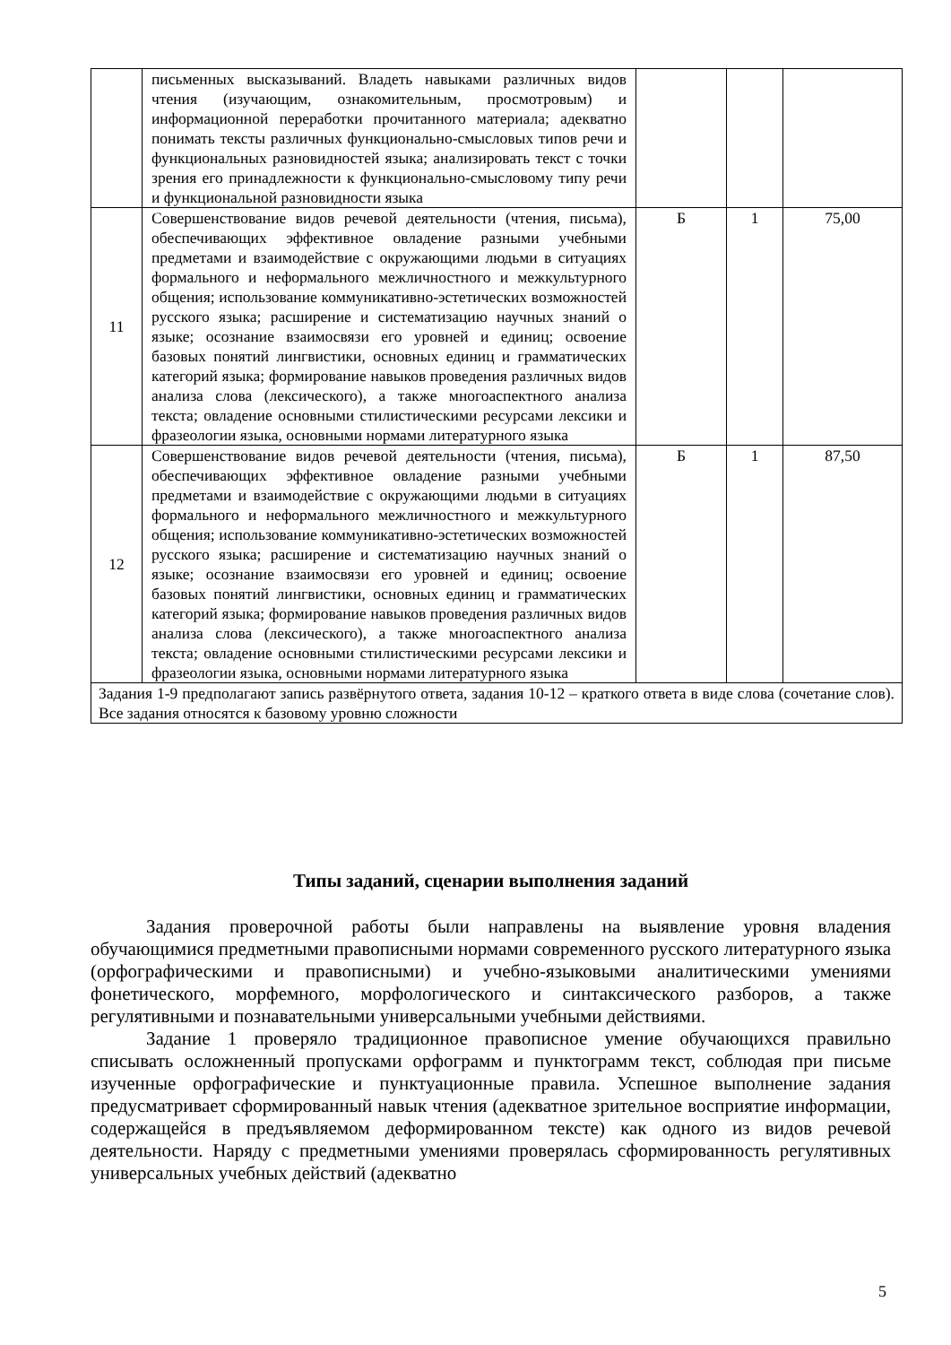| | письменных высказываний. Владеть навыками различных видов чтения (изучающим, ознакомительным, просмотровым) и информационной переработки прочитанного материала; адекватно понимать тексты различных функционально-смысловых типов речи и функциональных разновидностей языка; анализировать текст с точки зрения его принадлежности к функционально-смысловому типу речи и функциональной разновидности языка | | | |
| 11 | Совершенствование видов речевой деятельности (чтения, письма), обеспечивающих эффективное овладение разными учебными предметами и взаимодействие с окружающими людьми в ситуациях формального и неформального межличностного и межкультурного общения; использование коммуникативно-эстетических возможностей русского языка; расширение и систематизацию научных знаний о языке; осознание взаимосвязи его уровней и единиц; освоение базовых понятий лингвистики, основных единиц и грамматических категорий языка; формирование навыков проведения различных видов анализа слова (лексического), а также многоаспектного анализа текста; овладение основными стилистическими ресурсами лексики и фразеологии языка, основными нормами литературного языка | Б | 1 | 75,00 |
| 12 | Совершенствование видов речевой деятельности (чтения, письма), обеспечивающих эффективное овладение разными учебными предметами и взаимодействие с окружающими людьми в ситуациях формального и неформального межличностного и межкультурного общения; использование коммуникативно-эстетических возможностей русского языка; расширение и систематизацию научных знаний о языке; осознание взаимосвязи его уровней и единиц; освоение базовых понятий лингвистики, основных единиц и грамматических категорий языка; формирование навыков проведения различных видов анализа слова (лексического), а также многоаспектного анализа текста; овладение основными стилистическими ресурсами лексики и фразеологии языка, основными нормами литературного языка | Б | 1 | 87,50 |
| Задания 1-9 предполагают запись развёрнутого ответа, задания 10-12 – краткого ответа в виде слова (сочетание слов). Все задания относятся к базовому уровню сложности | | | | |
Типы заданий, сценарии выполнения заданий
Задания проверочной работы были направлены на выявление уровня владения обучающимися предметными правописными нормами современного русского литературного языка (орфографическими и правописными) и учебно-языковыми аналитическими умениями фонетического, морфемного, морфологического и синтаксического разборов, а также регулятивными и познавательными универсальными учебными действиями.
Задание 1 проверяло традиционное правописное умение обучающихся правильно списывать осложненный пропусками орфограмм и пунктограмм текст, соблюдая при письме изученные орфографические и пунктуационные правила. Успешное выполнение задания предусматривает сформированный навык чтения (адекватное зрительное восприятие информации, содержащейся в предъявляемом деформированном тексте) как одного из видов речевой деятельности. Наряду с предметными умениями проверялась сформированность регулятивных универсальных учебных действий (адекватно
5